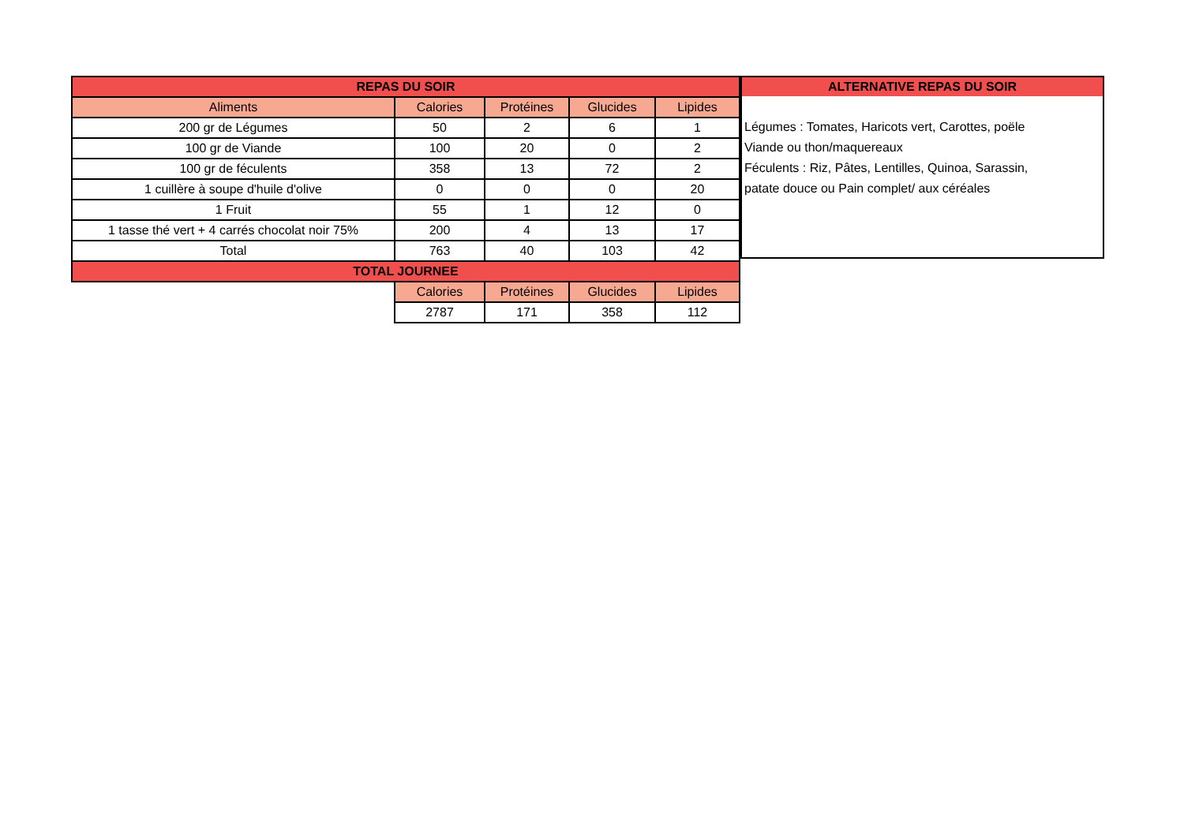| REPAS DU SOIR | | | | |
| --- | --- | --- | --- | --- |
| Aliments | Calories | Protéines | Glucides | Lipides |
| 200 gr de Légumes | 50 | 2 | 6 | 1 |
| 100 gr de Viande | 100 | 20 | 0 | 2 |
| 100 gr de féculents | 358 | 13 | 72 | 2 |
| 1 cuillère à soupe d'huile d'olive | 0 | 0 | 0 | 20 |
| 1 Fruit | 55 | 1 | 12 | 0 |
| 1 tasse thé vert + 4 carrés chocolat noir 75% | 200 | 4 | 13 | 17 |
| Total | 763 | 40 | 103 | 42 |
| TOTAL JOURNEE | | | | |
| | Calories | Protéines | Glucides | Lipides |
| | 2787 | 171 | 358 | 112 |
ALTERNATIVE REPAS DU SOIR
Légumes : Tomates, Haricots vert, Carottes, poële
Viande ou thon/maquereaux
Féculents : Riz, Pâtes, Lentilles, Quinoa, Sarassin,
patate douce ou Pain complet/ aux céréales